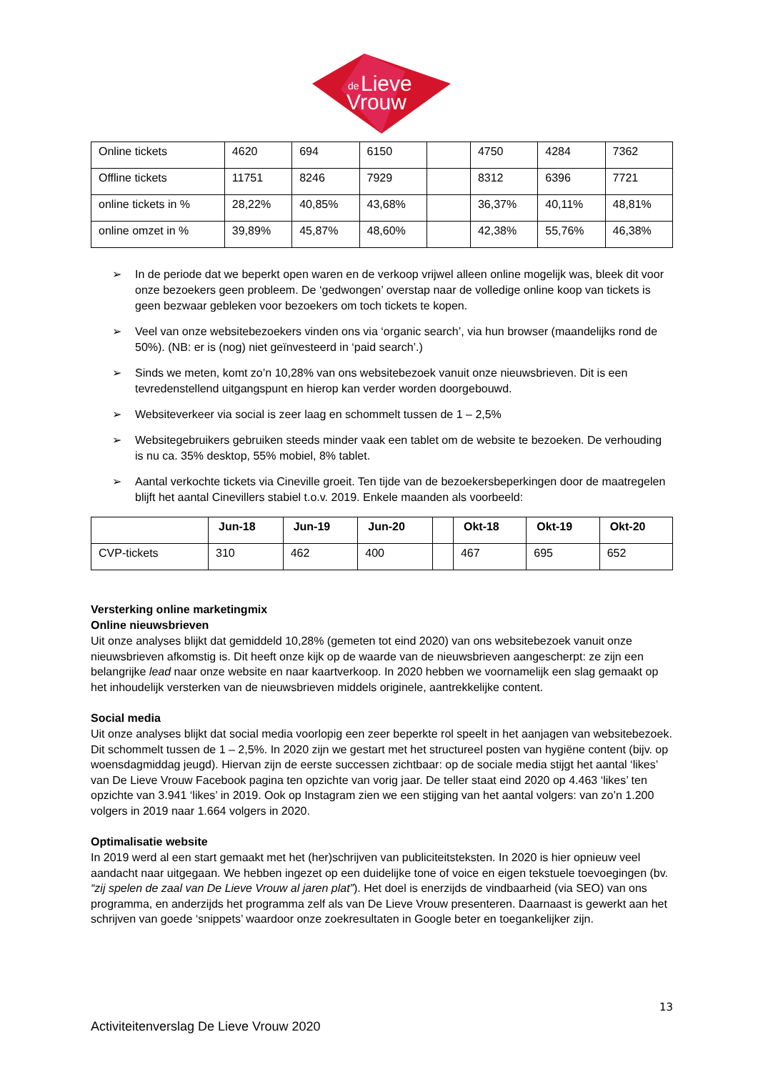de
Lieve
Vrouw
| Online tickets | 4620 | 694 | 6150 | | 4750 | 4284 | 7362 |
| Offline tickets | 11751 | 8246 | 7929 | | 8312 | 6396 | 7721 |
| online tickets in % | 28,22% | 40,85% | 43,68% | | 36,37% | 40,11% | 48,81% |
| online omzet in % | 39,89% | 45,87% | 48,60% | | 42,38% | 55,76% | 46,38% |
➢ In de periode dat we beperkt open waren en de verkoop vrijwel alleen online mogelijk was, bleek dit voor onze bezoekers geen probleem. De ‘gedwongen’ overstap naar de volledige online koop van tickets is geen bezwaar gebleken voor bezoekers om toch tickets te kopen.
➢ Veel van onze websitebezoekers vinden ons via ‘organic search’, via hun browser (maandelijks rond de 50%). (NB: er is (nog) niet geïnvesteerd in ‘paid search’.)
➢ Sinds we meten, komt zo’n 10,28% van ons websitebezoek vanuit onze nieuwsbrieven. Dit is een tevredenstellend uitgangspunt en hierop kan verder worden doorgebouwd.
➢ Websiteverkeer via social is zeer laag en schommelt tussen de 1 – 2,5%
➢ Websitegebruikers gebruiken steeds minder vaak een tablet om de website te bezoeken. De verhouding is nu ca. 35% desktop, 55% mobiel, 8% tablet.
➢ Aantal verkochte tickets via Cineville groeit. Ten tijde van de bezoekersbeperkingen door de maatregelen blijft het aantal Cinevillers stabiel t.o.v. 2019. Enkele maanden als voorbeeld:
| | Jun-18 | Jun-19 | Jun-20 | | Okt-18 | Okt-19 | Okt-20 |
| --- | --- | --- | --- | --- | --- | --- | --- |
| CVP-tickets | 310 | 462 | 400 | | 467 | 695 | 652 |
Versterking online marketingmix
Online nieuwsbrieven
Uit onze analyses blijkt dat gemiddeld 10,28% (gemeten tot eind 2020) van ons websitebezoek vanuit onze nieuwsbrieven afkomstig is. Dit heeft onze kijk op de waarde van de nieuwsbrieven aangescherpt: ze zijn een belangrijke lead naar onze website en naar kaartverkoop. In 2020 hebben we voornamelijk een slag gemaakt op het inhoudelijk versterken van de nieuwsbrieven middels originele, aantrekkelijke content.
Social media
Uit onze analyses blijkt dat social media voorlopig een zeer beperkte rol speelt in het aanjagen van websitebezoek. Dit schommelt tussen de 1 – 2,5%. In 2020 zijn we gestart met het structureel posten van hygiëne content (bijv. op woensdagmiddag jeugd). Hiervan zijn de eerste successen zichtbaar: op de sociale media stijgt het aantal ‘likes’ van De Lieve Vrouw Facebook pagina ten opzichte van vorig jaar. De teller staat eind 2020 op 4.463 ‘likes’ ten opzichte van 3.941 ‘likes’ in 2019. Ook op Instagram zien we een stijging van het aantal volgers: van zo’n 1.200 volgers in 2019 naar 1.664 volgers in 2020.
Optimalisatie website
In 2019 werd al een start gemaakt met het (her)schrijven van publiciteitsteksten. In 2020 is hier opnieuw veel aandacht naar uitgegaan. We hebben ingezet op een duidelijke tone of voice en eigen tekstuele toevoegingen (bv. “zij spelen de zaal van De Lieve Vrouw al jaren plat”). Het doel is enerzijds de vindbaarheid (via SEO) van ons programma, en anderzijds het programma zelf als van De Lieve Vrouw presenteren. Daarnaast is gewerkt aan het schrijven van goede ‘snippets’ waardoor onze zoekresultaten in Google beter en toegankelijker zijn.
13
Activiteitenverslag De Lieve Vrouw 2020